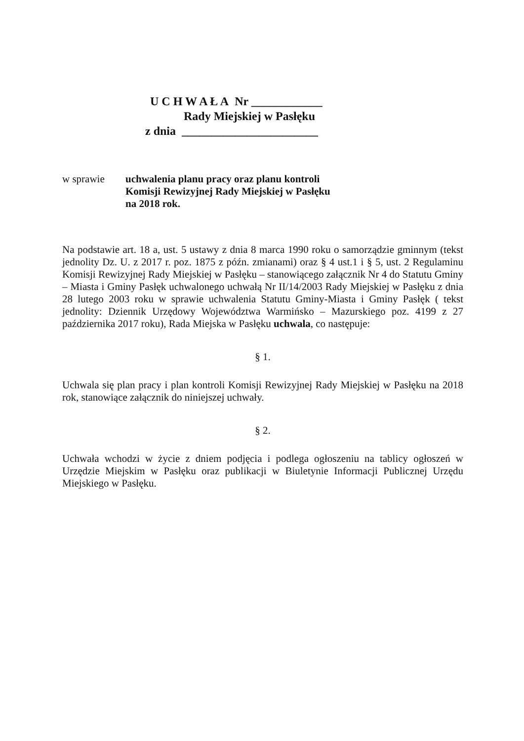U C H W A Ł A Nr ____________
Rady Miejskiej w Pasłęku
z dnia _______________________
w sprawie uchwalenia planu pracy oraz planu kontroli
Komisji Rewizyjnej Rady Miejskiej w Pasłęku
na 2018 rok.
Na podstawie art. 18 a, ust. 5 ustawy z dnia 8 marca 1990 roku o samorządzie gminnym (tekst jednolity Dz. U. z 2017 r. poz. 1875 z późn. zmianami) oraz § 4 ust.1 i § 5, ust. 2 Regulaminu Komisji Rewizyjnej Rady Miejskiej w Pasłęku – stanowiącego załącznik Nr 4 do Statutu Gminy – Miasta i Gminy Pasłęk uchwalonego uchwałą Nr II/14/2003 Rady Miejskiej w Pasłęku z dnia 28 lutego 2003 roku w sprawie uchwalenia Statutu Gminy-Miasta i Gminy Pasłęk ( tekst jednolity: Dziennik Urzędowy Województwa Warmińsko – Mazurskiego poz. 4199 z 27 października 2017 roku), Rada Miejska w Pasłęku uchwala, co następuje:
§ 1.
Uchwala się plan pracy i plan kontroli Komisji Rewizyjnej Rady Miejskiej w Pasłęku na 2018 rok, stanowiące załącznik do niniejszej uchwały.
§ 2.
Uchwała wchodzi w życie z dniem podjęcia i podlega ogłoszeniu na tablicy ogłoszeń w Urzędzie Miejskim w Pasłęku oraz publikacji w Biuletynie Informacji Publicznej Urzędu Miejskiego w Pasłęku.